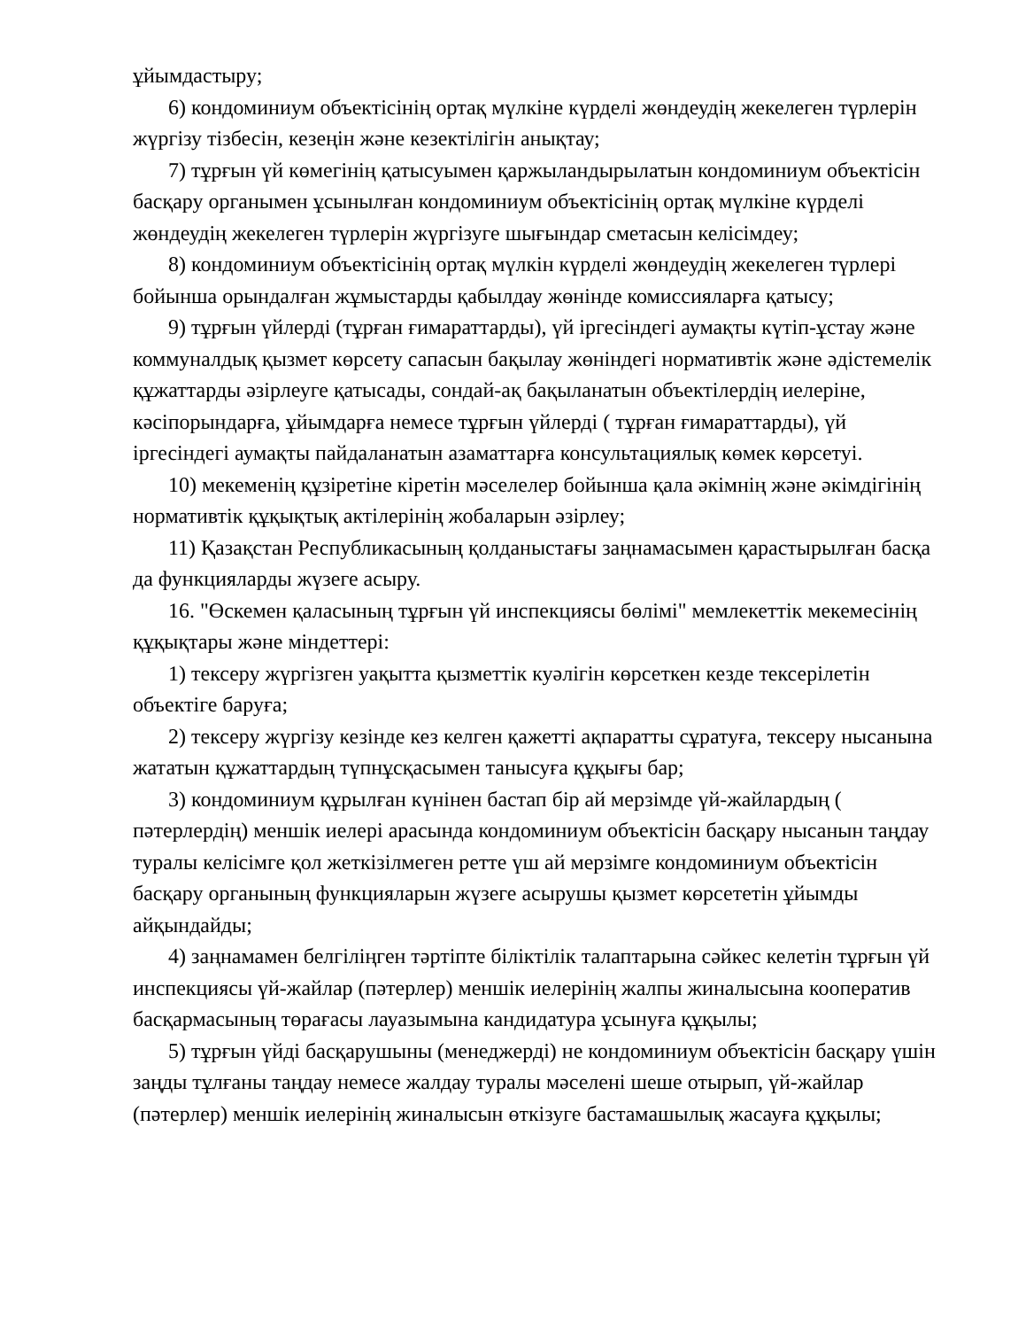ұйымдастыру;
6) кондоминиум объектісінің ортақ мүлкіне күрделі жөндеудің жекелеген түрлерін жүргізу тізбесін, кезеңін және кезектілігін анықтау;
7) тұрғын үй көмегінің қатысуымен қаржыландырылатын кондоминиум объектісін басқару органымен ұсынылған кондоминиум объектісінің ортақ мүлкіне күрделі жөндеудің жекелеген түрлерін жүргізуге шығындар сметасын келісімдеу;
8) кондоминиум объектісінің ортақ мүлкін күрделі жөндеудің жекелеген түрлері бойынша орындалған жұмыстарды қабылдау жөнінде комиссияларға қатысу;
9) тұрғын үйлерді (тұрған ғимараттарды), үй іргесіндегі аумақты күтіп-ұстау және коммуналдық қызмет көрсету сапасын бақылау жөніндегі нормативтік және әдістемелік құжаттарды әзірлеуге қатысады, сондай-ақ бақыланатын объектілердің иелеріне, кәсіпорындарға, ұйымдарға немесе тұрғын үйлерді ( тұрған ғимараттарды), үй іргесіндегі аумақты пайдаланатын азаматтарға консультациялық көмек көрсетуі.
10) мекеменің құзіретіне кіретін мәселелер бойынша қала әкімнің және әкімдігінің нормативтік құқықтық актілерінің жобаларын әзірлеу;
11) Қазақстан Республикасының қолданыстағы заңнамасымен қарастырылған басқа да функцияларды жүзеге асыру.
16. "Өскемен қаласының тұрғын үй инспекциясы бөлімі" мемлекеттік мекемесінің құқықтары және міндеттері:
1) тексеру жүргізген уақытта қызметтік куәлігін көрсеткен кезде тексерілетін объектіге баруға;
2) тексеру жүргізу кезінде кез келген қажетті ақпаратты сұратуға, тексеру нысанына жататын құжаттардың түпнұсқасымен танысуға құқығы бар;
3) кондоминиум құрылған күнінен бастап бір ай мерзімде үй-жайлардың ( пәтерлердің) меншік иелері арасында кондоминиум объектісін басқару нысанын таңдау туралы келісімге қол жеткізілмеген ретте үш ай мерзімге кондоминиум объектісін басқару органының функцияларын жүзеге асырушы қызмет көрсететін ұйымды айқындайды;
4) заңнамамен белгіліңген тәртіпте біліктілік талаптарына сәйкес келетін тұрғын үй инспекциясы үй-жайлар (пәтерлер) меншік иелерінің жалпы жиналысына кооператив басқармасының төрағасы лауазымына кандидатура ұсынуға құқылы;
5) тұрғын үйді басқарушыны (менеджерді) не кондоминиум объектісін басқару үшін заңды тұлғаны таңдау немесе жалдау туралы мәселені шеше отырып, үй-жайлар (пәтерлер) меншік иелерінің жиналысын өткізуге бастамашылық жасауға құқылы;